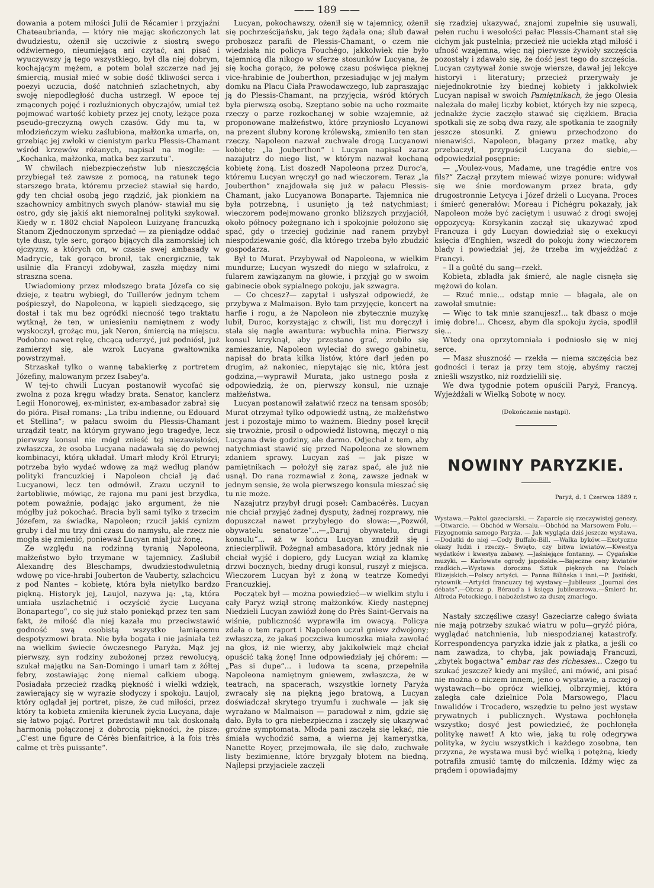—— 189 ——
dowania a potem miłości Julii de Récamier i przyjaźni Chateaubrianda, — który nie mając skończonych lat dwudziestu, ożenił się uczciwie z siostrą swego odźwiernego, nieumiejącą ani czytać, ani pisać i wyuczywszy ją tego wszystkiego, był dla niej dobrym, kochającym mężem, a potem bolał szczerze nad jej śmiercią, musiał mieć w sobie dość tkliwości serca i poezyi uczucia, dość natchnień szlachetnych, aby swoję niepodległość ducha ustrzegł. W epoce tej zmąconych pojęć i rozluźnionych obyczajów, umiał też pojmować wartość kobiety przez jej cnoty, leżące poza pseudo-greczyzną owych czasów. Gdy mu ta, w młodzieńczym wieku zaślubiona, małżonka umarła, on, grzebiąc jej zwłoki w cienistym parku Plessis-Chamant wśród krzewów różanych, napisał na mogile: — „Kochanka, małżonka, matka bez zarzutu“.
W chwilach niebezpieczeństw lub nieszczęścia przybiegał też zawsze z pomocą, na ratunek tego starszego brata, któremu przecież stawiał się hardo, gdy ten chciał osobą jego rządzić, jak pionkiem na szachownicy ambitnych swych planów- stawiał mu się ostro, gdy się jakiś akt niemoralnej polityki szykował. Kiedy w r. 1802 chciał Napoleon Luizyanę francuzką Stanom Zjednoczonym sprzedać — za pieniądze oddać tyle dusz, tyle serc, gorąco bijących dla zamorskiej ich ojczyzny, a których on, w czasie swej ambasady w Madrycie, tak gorąco bronił, tak energicznie, tak usilnie dla Francyi zdobywał, zaszła między nimi straszna scena.
Uwiadomiony przez młodszego brata Józefa co się dzieje, z teatru wybiegł, do Tuillerów jednym tchem pośpieszył, do Napoleona, w kąpieli siedzącego, się dostał i tak mu bez ogródki niecność tego traktatu wytknął, że ten, w uniesieniu namiętnem z wody wyskoczył, grożąc mu, jak Neron, śmiercią na miejscu. Podobno nawet rękę, chcącą uderzyć, już podniósł, już zamierzył się, ale wzrok Lucyana gwałtownika powstrzymał.
Strzaskał tylko o wannę tabakierkę z portretem Józefiny, malowanym przez Isabey'a.
W tej-to chwili Lucyan postanowił wycofać się zwolna z poza kręgu władzy brata. Senator, kanclerz Legii Honorowej, ex-minister, ex-ambasador zabrał się do pióra. Pisał romans: „La tribu indienne, ou Edouard et Stellina“; w pałacu swoim du Plessis-Chamant urządził teatr, na którym grywano jego tragedye, lecz pierwszy konsul nie mógł znieść tej niezawisłości, zwłaszcza, że osoba Lucyana nadawała się do pewnej kombinacyi, którą układał. Umarł młody Król Etruryi; potrzeba było wydać wdowę za mąż według planów polityki francuzkiej i Napoleon chciał ją dać Lucyanowi, lecz ten odmówił. Zrazu uczynił to żartobliwie, mówiąc, że rajona mu pani jest brzydka, potem poważnie, podając jako argument, że nie mógłby już pokochać. Bracia byli sami tylko z trzecim Józefem, za świadka, Napoleon; rzucił jakiś cynizm gruby i dał mu trzy dni czasu do namysłu, ale rzecz nie mogła się zmienić, ponieważ Lucyan miał już żonę.
Ze względu na rodzinną tyranią Napoleona, małżeństwo było trzymane w tajemnicy. Zaślubił Alexandrę des Bleschamps, dwudziestodwuletnią wdowę po vice-hrabi Jouberton de Vauberty, szlachcicu z pod Nantes – kobietę, która była nietylko bardzo piękną. Historyk jej, Laujol, nazywa ją: „tą, która umiała uszlachetnić i oczyścić życie Lucyana Bonapartego“, co się już stało poniekąd przez ten sam fakt, że miłość dla niej kazała mu przeciwstawić godność swą osobistą wszystko łamiącemu despotyzmowi brata. Nie była bogata i nie jaśniała też na wielkim świecie ówczesnego Paryża. Mąż jej pierwszy, syn rodziny zubożonej przez rewolucyą, szukał majątku na San-Domingo i umarł tam z żółtej febry, zostawiając żonę niemal całkiem ubogą. Posiadała przecież rzadką piękność i wielki wdzięk, zawierający się w wyrazie słodyczy i spokoju. Laujol, który oglądał jej portret, pisze, że cud miłości, przez który ta kobieta zmieniła kierunek życia Lucyana, daje się łatwo pojąć. Portret przedstawił mu tak doskonałą harmonią połączonej z dobrocią piękności, że pisze: „C'est une figure de Cérès bienfaitrice, à la fois très calme et très puissante“.
Lucyan, pokochawszy, ożenił się w tajemnicy, ożenił się pochrześcijańsku, jak tego żądała ona; ślub dawał proboszcz parafii de Plessis-Chamant, o czem nie wiedziała nic policya Fouchégo, jakkolwiek nie było tajemnicą dla nikogo w sferze stosunków Lucyana, że się kocha gorąco, że połowę czasu poświęca pięknej vice-hrabinie de Jouberthon, przesiadując w jej małym domku na Placu Ciała Prawodawczego, lub zapraszając ją do Plessis-Chamant, na przyjęcia, wśród których była pierwszą osobą. Szeptano sobie na ucho rozmaite rzeczy o parze rozkochanej w sobie wzajemnie, aż proponowane małżeństwo, które przyniosło Lcyanowi na prezent ślubny koronę królewską, zmieniło ten stan rzeczy. Napoleon nazwał zuchwale drogą Lucyanowi kobietę: „la Jouberthon“ i Lucyan napisał zaraz nazajutrz do niego list, w którym nazwał kochaną kobietę żoną. List doszedł Napoleona przez Duroc'a, któremu Lucyan wręczył go nad wieczorem. Teraz „la Jouberthon“ znajdowała się już w pałacu Plessis-Chamant, jako Lucyanowa Bonaparte. Tajemnica nie była potrzebną, i usunięto ją też natychmiast; wieczorem podejmowano gronko bliższych przyjaciół, około północy pożegnano ich i spokojnie położono się spać, gdy o trzeciej godzinie nad ranem przybył niespodziewanie gość, dla którego trzeba było zbudzić gospodarza.
Był to Murat. Przybywał od Napoleona, w wielkim mundurze; Lucyan wyszedł do niego w szlafroku, z fularem zawiązanym na głowie, i przyjął go w swoim gabinecie obok sypialnego pokoju, jak szwagra.
— Co chcesz?— zapytał i usłyszał odpowiedź, że przybywa z Malmaison. Było tam przyjęcie, koncert na harfie i rogu, a że Napoleon nie zbytecznie muzykę lubił, Duroc, korzystając z chwili, list mu doręczył i stała się nagle awantura: wybuchła mina. Pierwszy konsul krzyknął, aby przestano grać, zrobiło się zamieszanie, Napoleon wyleciał do swego gabinetu, napisał do brata kilka listów, które darł jeden po drugim, aż nakoniec, niepytając się nic, która jest godzina,—wyprawił Murata, jako ustnego posła z odpowiedzią, że on, pierwszy konsul, nie uznaje małżeństwa.
Lucyan postanowił załatwić rzecz na tensam sposób; Murat otrzymał tylko odpowiedź ustną, że małżeństwo jest i pozostaje mimo to ważnem. Biedny poseł kręcił się trwożnie, prosił o odpowiedź listowną, męczył o nią Lucyana dwie godziny, ale darmo. Odjechał z tem, aby natychmiast stawić się przed Napoleona ze słownem zdaniem sprawy. Lucyan zaś — jak pisze w pamiętnikach — położył się zaraz spać, ale już nie usnął. Do rana rozmawiał z żoną, zawsze jednak w jednym sensie, że wola pierwszego konsula mieszać się tu nie może.
Nazajutrz przybył drugi poseł: Cambacérès. Lucyan nie chciał przyjąć żadnej dysputy, żadnej rozprawy, nie dopuszczał nawet przybyłego do słowa:—„Pozwól, obywatelu senatorze“...—„Daruj obywatelu, drugi konsulu“... aż w końcu Lucyan znudził się i zniecierpliwił. Pożegnał ambasadora, który jednak nie chciał wyjść i dopiero, gdy Lucyan wziął za klamkę drzwi bocznych, biedny drugi konsul, ruszył z miejsca. Wieczorem Lucyan był z żoną w teatrze Komedyi Francuzkiej.
Początek był — można powiedzieć—w wielkim stylu i cały Paryż wziął stronę małżonków. Kiedy następnej Niedzieli Lucyan zawiózł żonę do Près Saint-Gervais na wiśnie, publiczność wyprawiła im owacyą. Policya zdała o tem raport i Napoleon uczuł gniew zdwojony; zwłaszcza, że jakaś poczciwa kumoszka miała zawołać na głos, iż nie wierzy, aby jakikolwiek mąż chciał opuścić taką żonę! Inne odpowiedziały jej chórem: — „Pas si dupe“... i ludowa ta scena, przepełniła Napoleona namiętnym gniewem, zwłaszcza, że w teatrach, na spacerach, wszystkie lornety Paryża zwracały się na piękną jego bratową, a Lucyan doświadczał skrytego tryumfu i zuchwale — jak się wyrażano w Malmaison — paradował z nim, gdzie się dało. Była to gra niebezpieczna i zaczęły się ukazywać groźne symptomata. Młoda pani zaczęła się lękać, nie śmiała wychodzić sama, a wierna jej kamerystka, Nanette Royer, przejmowała, ile się dało, zuchwałe listy bezimienne, które bryzgały błotem na biedną. Najlepsi przyjaciele zaczęli
się rzadziej ukazywać, znajomi zupełnie się usuwali, pełen ruchu i wesołości pałac Plessis-Chamant stał się cichym jak pustelnia; przecież nie uciekła ztąd miłość i ufność wzajemna, więc naj pierwsze żywioły szczęścia pozostały i zdawało się, że dość jest tego do szczęścia. Lucyan czytywał żonie swoje wiersze, dawał jej lekcye historyi i literatury; przecież przerywały je niejednokrotnie łzy biednej kobiety i jakkolwiek Lucyan napisał w swoich Pamiętnikach, że jego Olesia należała do małej liczby kobiet, których łzy nie szpecą, jednakże życie zaczęło stawać się ciężkiem. Bracia spotkali się ze sobą dwa razy, ale spotkania te zaogniły jeszcze stosunki. Z gniewu przechodzono do nienawiści. Napoleon, błagany przez matkę, aby przebaczył, przypuścił Lucyana do siebie,—odpowiedział posępnie:
— „Voulez-vous, Madame, une tragédie entre vos fils?“ Zaczął przytem miewać wizye ponure: widywał się we śnie mordowanym przez brata, gdy drugostronnie Letycya i Józef drżeli o Lucyana. Proces i śmierć generałów: Moreau i Pichégru pokazały, jak Napoleon może być zaciętym i usuwać z drogi swojej oppozycyą: Korsykanin zaczął się ukazywać zpod Francuza i gdy Lucyan dowiedział się o exekucyi księcia d'Enghien, wszedł do pokoju żony wieczorem blady i powiedział jej, że trzeba im wyjeżdżać z Francyi.
– Il a goûté du sang—rzekł.
Kobieta, zbladła jak śmierć, ale nagle cisnęła się mężowi do kolan.
— Rzuć mnie... odstąp mnie — błagała, ale on zawołał smutnie:
— Więc to tak mnie szanujesz!... tak dbasz o moje imię dobre!... Chcesz, abym dla spokoju życia, spodlił się...
Wtedy ona oprzytomniała i podniosło się w niej serce.
— Masz słuszność — rzekła — niema szczęścia bez godności i teraz ja przy tem stoję, abyśmy raczej zniešli wszystko, niż rozdzielili się.
We dwa tygodnie potem opuścili Paryż, Francyą. Wyjeżdżali w Wielką Sobotę w nocy.
(Dokończenie nastąpi).
NOWINY PARYZKIE.
Paryż, d. 1 Czerwca 1889 r.
Wystawa.—Paktol gazeciarski. — Zaparcie się rzeczywistej genezy.—Otwarcie. — Obchód w Wersalu.—Obchód na Marsowem Polu.—Fizyognomia samego Paryża. — Jak wygląda dziś jeszcze wystawa.—Dodatki do niej —Cody Buffalo-Bill. —Walka byków.—Exotyczne okazy ludzi i rzeczy.– Święto, czy bitwa kwiatów.—Kwestya wydatków i kwestya zabawy. —Jaśniejące fontanny. — Cygańskie muzyki. — Karłowate ogrody japońskie.—Bajeczne ceny kwiatów rzadkich.—Wystawa doroczna Sztuk pięknych na Polach Elizejskich.—Polscy artyści. — Panna Bilińska i inni.—P. Jasiński, rytownik.—Artyści francuzcy tej wystawy.—Jubileusz „Journal des débats“.—Obraz p. Béraud'a i księga jubileuszowa.—Śmierć hr. Alfreda Potockiego, i nabożeństwo za duszę zmarłego.
Nastały szczęśliwe czasy! Gazeciarze całego świata nie mają potrzeby szukać wiatru w polu—gryźć pióra, wyglądać natchnienia, lub niespodzianej katastrofy. Korrespondencya paryzka idzie jak z płatka, a jeśli co nam zawadza, to chyba, jak powiadają Francuzi, „zbytek bogactwa“ embar ras des richesses... Czego tu szukać jeszcze? kiedy ani myśleć, ani mówić, ani pisać nie można o niczem innem, jeno o wystawie, a raczej o wystawach—bo oprócz wielkiej, olbrzymiej, która zaległa całe dzielnice Pola Marsowego, Placu Inwalidów i Trocadero, wszędzie tu pełno jest wystaw prywatnych i publicznych. Wystawa pochłonęła wszystko; dosyć jest powiedzieć, że pochłonęła politykę nawet! A kto wie, jaką tu rolę odegrywa polityka, w życiu wszystkich i każdego zosobna, ten przyzna, że wystawa musi być wielką i potężną, kiedy potrafiła zmusić tamtę do milczenia. Idźmy więc za prądem i opowiadajmy